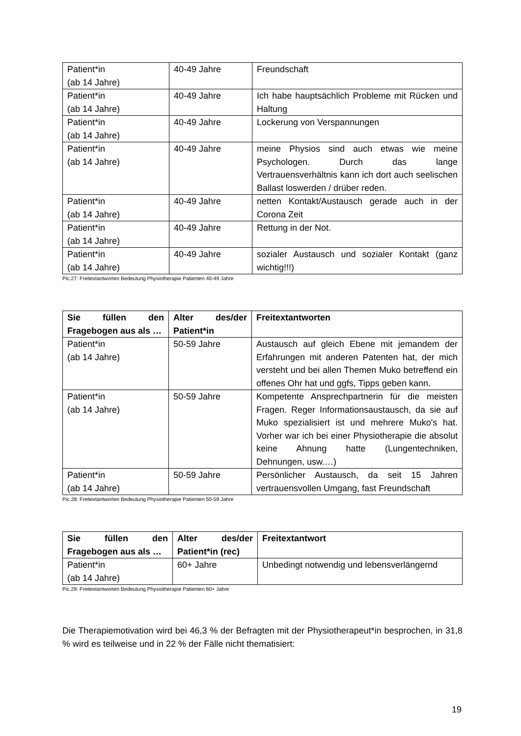| Patient*in (ab 14 Jahre) | 40-49 Jahre | Freundschaft |
| Patient*in (ab 14 Jahre) | 40-49 Jahre | Ich habe hauptsächlich Probleme mit Rücken und Haltung |
| Patient*in (ab 14 Jahre) | 40-49 Jahre | Lockerung von Verspannungen |
| Patient*in (ab 14 Jahre) | 40-49 Jahre | meine Physios sind auch etwas wie meine Psychologen. Durch das lange Vertrauensverhältnis kann ich dort auch seelischen Ballast loswerden / drüber reden. |
| Patient*in (ab 14 Jahre) | 40-49 Jahre | netten Kontakt/Austausch gerade auch in der Corona Zeit |
| Patient*in (ab 14 Jahre) | 40-49 Jahre | Rettung in der Not. |
| Patient*in (ab 14 Jahre) | 40-49 Jahre | sozialer Austausch und sozialer Kontakt (ganz wichtig!!!) |
Pic.27: Freitextantworten Bedeutung Physiotherapie Patienten 40-49 Jahre
| Sie füllen den Fragebogen aus als … | Alter des/der Patient*in | Freitextantworten |
| --- | --- | --- |
| Patient*in (ab 14 Jahre) | 50-59 Jahre | Austausch auf gleich Ebene mit jemandem der Erfahrungen mit anderen Patenten hat, der mich versteht und bei allen Themen Muko betreffend ein offenes Ohr hat und ggfs, Tipps geben kann. |
| Patient*in (ab 14 Jahre) | 50-59 Jahre | Kompetente Ansprechpartnerin für die meisten Fragen. Reger Informationsaustausch, da sie auf Muko spezialisiert ist und mehrere Muko's hat. Vorher war ich bei einer Physiotherapie die absolut keine Ahnung hatte (Lungentechniken, Dehnungen, usw.…) |
| Patient*in (ab 14 Jahre) | 50-59 Jahre | Persönlicher Austausch, da seit 15 Jahren vertrauensvollen Umgang, fast Freundschaft |
Pic.28: Freitextantworten Bedeutung Physiotherapie Patienten 50-59 Jahre
| Sie füllen den Fragebogen aus als … | Alter des/der Patient*in (rec) | Freitextantwort |
| --- | --- | --- |
| Patient*in (ab 14 Jahre) | 60+ Jahre | Unbedingt notwendig und lebensverlängernd |
Pic.29: Freitextantworten Bedeutung Physiotherapie Patienten 60+ Jahre
Die Therapiemotivation wird bei 46,3 % der Befragten mit der Physiotherapeut*in besprochen, in 31,8 % wird es teilweise und in 22 % der Fälle nicht thematisiert:
19